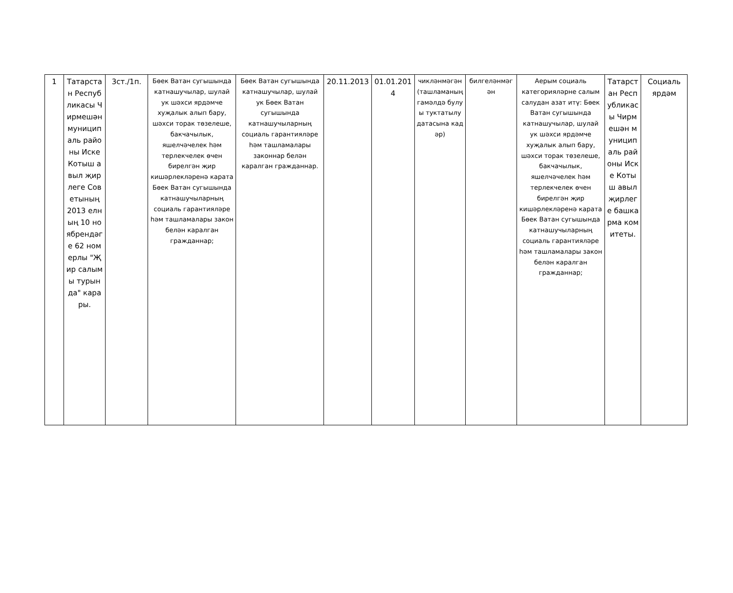| 1 | Татарстан Республикасы Чирмешән муниципаль районы Иске Котыш авыл җирлеге Советының 2013 елның 10 ноябрендәге 62 номерлы "Җир салымы турында" карары. | 3ст./1п. | Бөек Ватан сугышында катнашучылар, шулай ук шәхси ярдәмче хуҗалык алып бару, шәхси торак төзелеше, бакчачылык, яшелчәчелек һәм терлекчелек өчен бирелгән җир кишәрлекләренә карата Бөек Ватан сугышында катнашучыларның социаль гарантияләре һәм ташламалары закон белән каралган гражданнар; | Бөек Ватан сугышында катнашучылар, шулай ук Бөек Ватан сугышында катнашучыларның социаль гарантияләре һәм ташламалары законнар белән каралган гражданнар. | 20.11.2013 | 01.01.2014 | чикләнмәгән (ташламаның гамәлдә булуы туктатылу датасына кадәр) | билгеләнмәгән | Аерым социаль категорияләрне салым салудан азат итү: Бөек Ватан сугышында катнашучылар, шулай ук шәхси ярдәмче хуҗалык алып бару, шәхси торак төзелеше, бакчачылык, яшелчәчелек һәм терлекчелек өчен бирелгән җир кишәрлекләренә карата Бөек Ватан сугышында катнашучыларның социаль гарантияләре һәм ташламалары закон белән каралган гражданнар; | Татарстан Республикасы Чирмешән муниципаль районы Иске Котыш авыл җирлеге башкарма комитеты. | Социаль ярдәм |